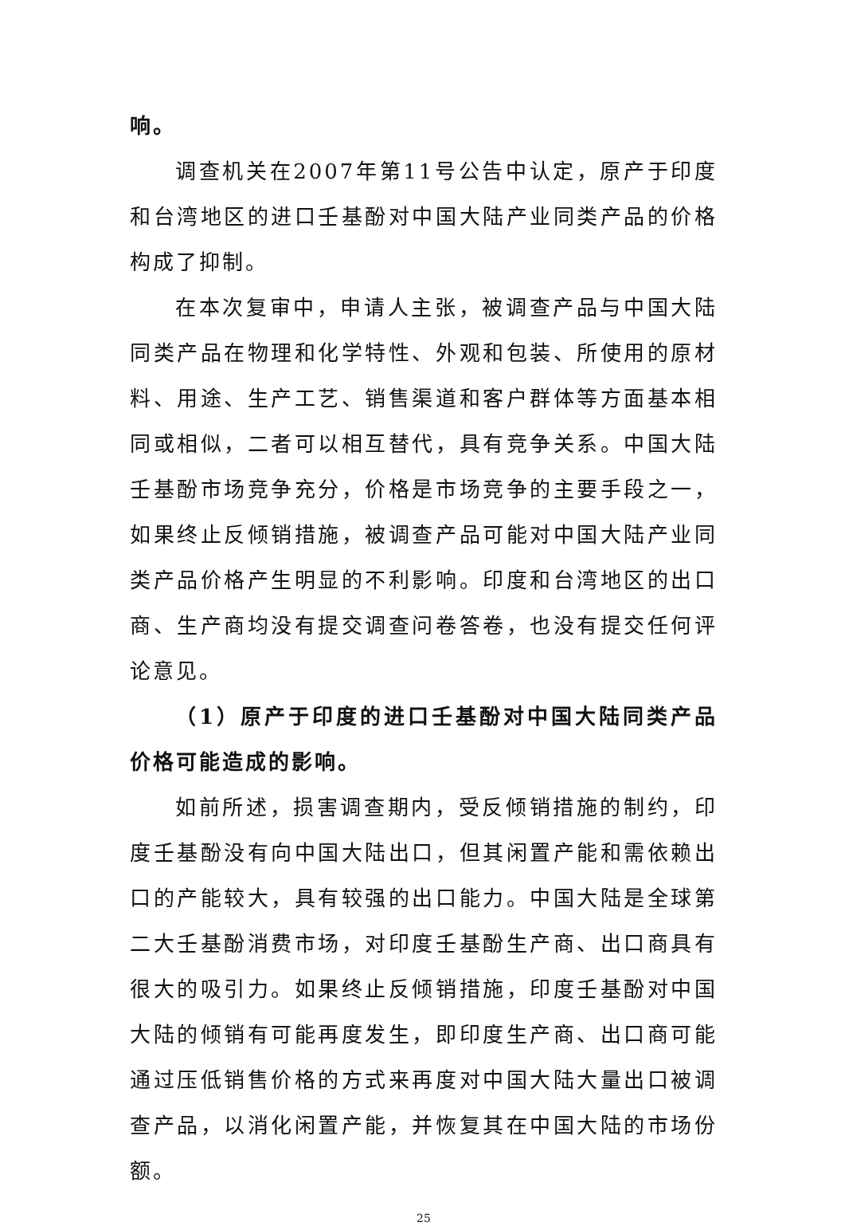响。
调查机关在2007年第11号公告中认定，原产于印度和台湾地区的进口壬基酚对中国大陆产业同类产品的价格构成了抑制。
在本次复审中，申请人主张，被调查产品与中国大陆同类产品在物理和化学特性、外观和包装、所使用的原材料、用途、生产工艺、销售渠道和客户群体等方面基本相同或相似，二者可以相互替代，具有竞争关系。中国大陆壬基酚市场竞争充分，价格是市场竞争的主要手段之一，如果终止反倾销措施，被调查产品可能对中国大陆产业同类产品价格产生明显的不利影响。印度和台湾地区的出口商、生产商均没有提交调查问卷答卷，也没有提交任何评论意见。
（1）原产于印度的进口壬基酚对中国大陆同类产品价格可能造成的影响。
如前所述，损害调查期内，受反倾销措施的制约，印度壬基酚没有向中国大陆出口，但其闲置产能和需依赖出口的产能较大，具有较强的出口能力。中国大陆是全球第二大壬基酚消费市场，对印度壬基酚生产商、出口商具有很大的吸引力。如果终止反倾销措施，印度壬基酚对中国大陆的倾销有可能再度发生，即印度生产商、出口商可能通过压低销售价格的方式来再度对中国大陆大量出口被调查产品，以消化闲置产能，并恢复其在中国大陆的市场份额。
25